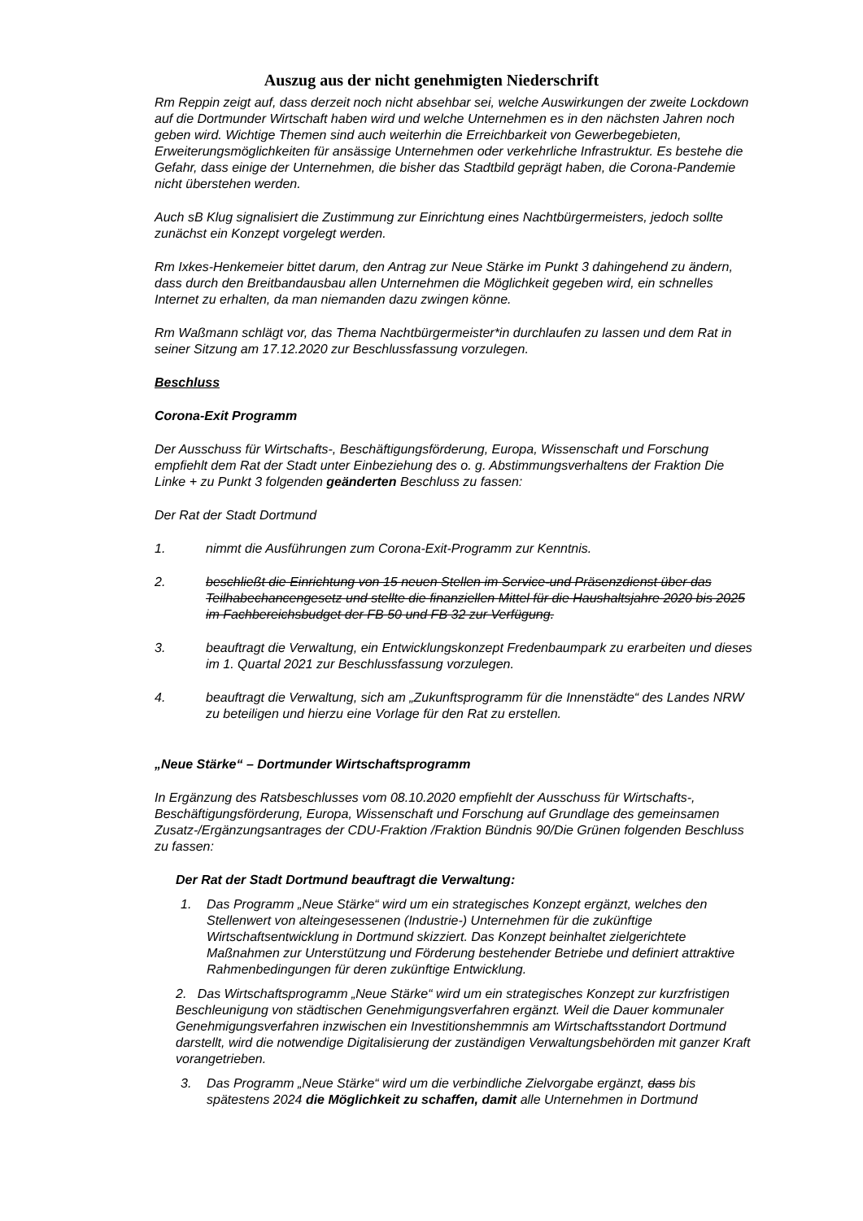Auszug aus der nicht genehmigten Niederschrift
Rm Reppin zeigt auf, dass derzeit noch nicht absehbar sei, welche Auswirkungen der zweite Lockdown auf die Dortmunder Wirtschaft haben wird und welche Unternehmen es in den nächsten Jahren noch geben wird. Wichtige Themen sind auch weiterhin die Erreichbarkeit von Gewerbegebieten, Erweiterungsmöglichkeiten für ansässige Unternehmen oder verkehrliche Infrastruktur. Es bestehe die Gefahr, dass einige der Unternehmen, die bisher das Stadtbild geprägt haben, die Corona-Pandemie nicht überstehen werden.
Auch sB Klug signalisiert die Zustimmung zur Einrichtung eines Nachtbürgermeisters, jedoch sollte zunächst ein Konzept vorgelegt werden.
Rm Ixkes-Henkemeier bittet darum, den Antrag zur Neue Stärke im Punkt 3 dahingehend zu ändern, dass durch den Breitbandausbau allen Unternehmen die Möglichkeit gegeben wird, ein schnelles Internet zu erhalten, da man niemanden dazu zwingen könne.
Rm Waßmann schlägt vor, das Thema Nachtbürgermeister*in durchlaufen zu lassen und dem Rat in seiner Sitzung am 17.12.2020 zur Beschlussfassung vorzulegen.
Beschluss
Corona-Exit Programm
Der Ausschuss für Wirtschafts-, Beschäftigungsförderung, Europa, Wissenschaft und Forschung empfiehlt dem Rat der Stadt unter Einbeziehung des o. g. Abstimmungsverhaltens der Fraktion Die Linke + zu Punkt 3 folgenden geänderten Beschluss zu fassen:
Der Rat der Stadt Dortmund
1. nimmt die Ausführungen zum Corona-Exit-Programm zur Kenntnis.
2. beschließt die Einrichtung von 15 neuen Stellen im Service-und Präsenzdienst über das Teilhabechancengesetz und stellte die finanziellen Mittel für die Haushaltsjahre 2020 bis 2025 im Fachbereichsbudget der FB 50 und FB 32 zur Verfügung.
3. beauftragt die Verwaltung, ein Entwicklungskonzept Fredenbaumpark zu erarbeiten und dieses im 1. Quartal 2021 zur Beschlussfassung vorzulegen.
4. beauftragt die Verwaltung, sich am „Zukunftsprogramm für die Innenstädte“ des Landes NRW zu beteiligen und hierzu eine Vorlage für den Rat zu erstellen.
„Neue Stärke“ – Dortmunder Wirtschaftsprogramm
In Ergänzung des Ratsbeschlusses vom 08.10.2020 empfiehlt der Ausschuss für Wirtschafts-, Beschäftigungsförderung, Europa, Wissenschaft und Forschung auf Grundlage des gemeinsamen Zusatz-/Ergänzungsantrages der CDU-Fraktion /Fraktion Bündnis 90/Die Grünen folgenden Beschluss zu fassen:
Der Rat der Stadt Dortmund beauftragt die Verwaltung:
1. Das Programm „Neue Stärke“ wird um ein strategisches Konzept ergänzt, welches den Stellenwert von alteingesessenen (Industrie-) Unternehmen für die zukünftige Wirtschaftsentwicklung in Dortmund skizziert. Das Konzept beinhaltet zielgerichtete Maßnahmen zur Unterstützung und Förderung bestehender Betriebe und definiert attraktive Rahmenbedingungen für deren zukünftige Entwicklung.
2. Das Wirtschaftsprogramm „Neue Stärke“ wird um ein strategisches Konzept zur kurzfristigen Beschleunigung von städtischen Genehmigungsverfahren ergänzt. Weil die Dauer kommunaler Genehmigungsverfahren inzwischen ein Investitionshemmnis am Wirtschaftsstandort Dortmund darstellt, wird die notwendige Digitalisierung der zuständigen Verwaltungsbehörden mit ganzer Kraft vorangetrieben.
3. Das Programm „Neue Stärke“ wird um die verbindliche Zielvorgabe ergänzt, dass bis spätestens 2024 die Möglichkeit zu schaffen, damit alle Unternehmen in Dortmund